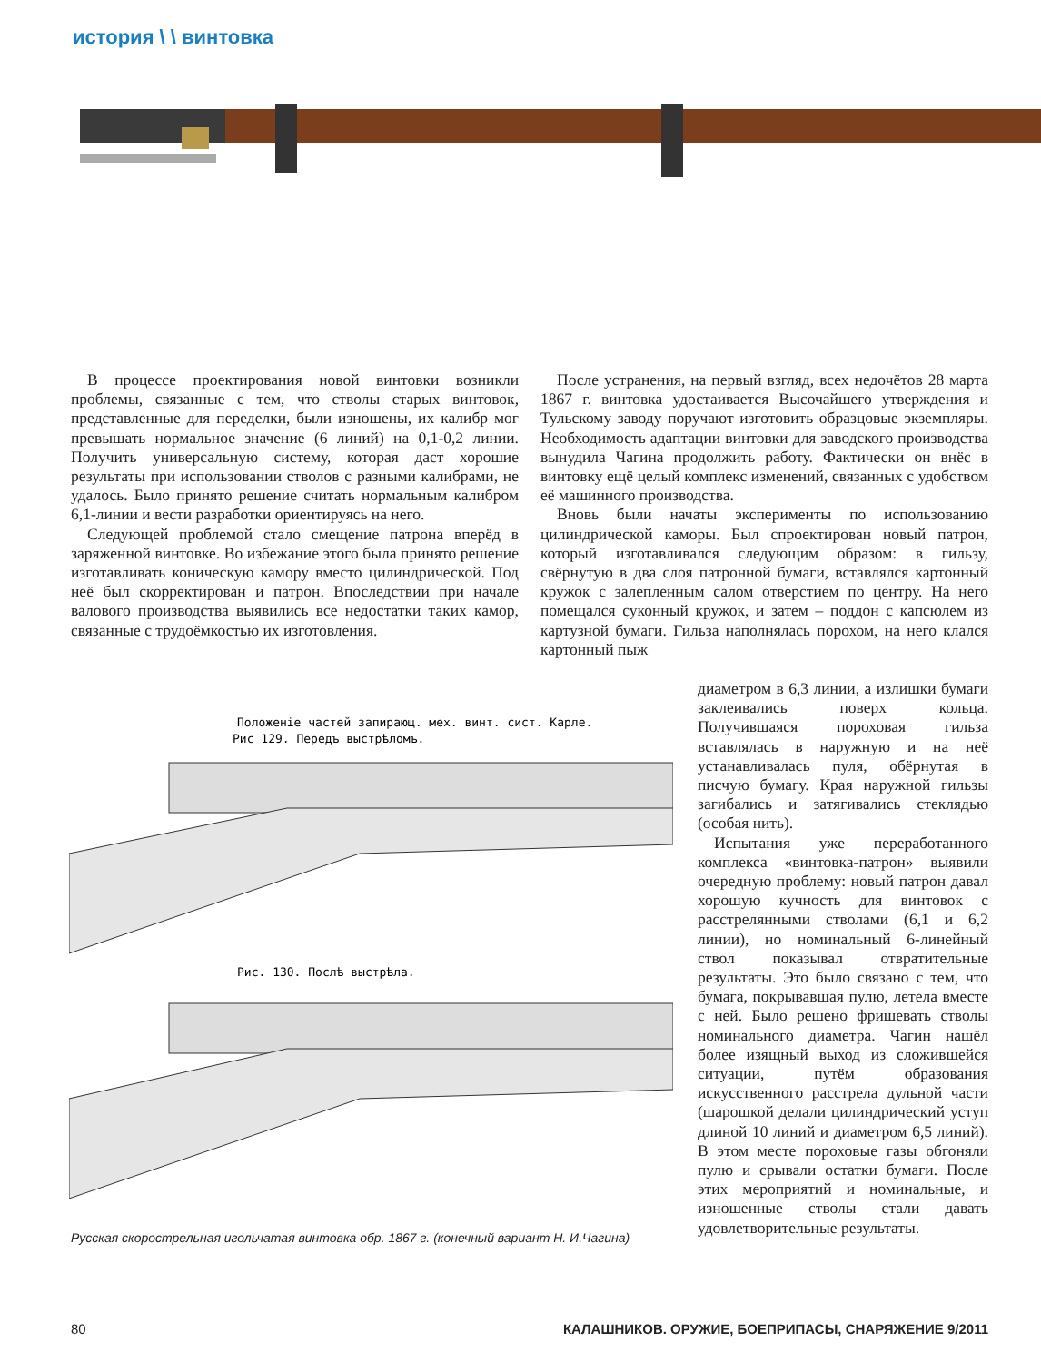история \ \ винтовка
В процессе проектирования новой винтовки возникли проблемы, связанные с тем, что стволы старых винтовок, представленные для переделки, были изношены, их калибр мог превышать нормальное значение (6 линий) на 0,1-0,2 линии. Получить универсальную систему, которая даст хорошие результаты при использовании стволов с разными калибрами, не удалось. Было принято решение считать нормальным калибром 6,1-линии и вести разработки ориентируясь на него.
Следующей проблемой стало смещение патрона вперёд в заряженной винтовке. Во избежание этого была принято решение изготавливать коническую камору вместо цилиндрической. Под неё был скорректирован и патрон. Впоследствии при начале валового производства выявились все недостатки таких камор, связанные с трудоёмкостью их изготовления.
После устранения, на первый взгляд, всех недочётов 28 марта 1867 г. винтовка удостаивается Высочайшего утверждения и Тульскому заводу поручают изготовить образцовые экземпляры. Необходимость адаптации винтовки для заводского производства вынудила Чагина продолжить работу. Фактически он внёс в винтовку ещё целый комплекс изменений, связанных с удобством её машинного производства.
Вновь были начаты эксперименты по использованию цилиндрической каморы. Был спроектирован новый патрон, который изготавливался следующим образом: в гильзу, свёрнутую в два слоя патронной бумаги, вставлялся картонный кружок с залепленным салом отверстием по центру. На него помещался суконный кружок, и затем – поддон с капсюлем из картузной бумаги. Гильза наполнялась порохом, на него клался картонный пыж
диаметром в 6,3 линии, а излишки бумаги заклеивались поверх кольца. Получившаяся пороховая гильза вставлялась в наружную и на неё устанавливалась пуля, обёрнутая в писчую бумагу. Края наружной гильзы загибались и затягивались стеклядью (особая нить).
Испытания уже переработанного комплекса «винтовка-патрон» выявили очередную проблему: новый патрон давал хорошую кучность для винтовок с расстрелянными стволами (6,1 и 6,2 линии), но номинальный 6-линейный ствол показывал отвратительные результаты. Это было связано с тем, что бумага, покрывавшая пулю, летела вместе с ней. Было решено фришевать стволы номинального диаметра. Чагин нашёл более изящный выход из сложившейся ситуации, путём образования искусственного расстрела дульной части (шарошкой делали цилиндрический уступ длиной 10 линий и диаметром 6,5 линий). В этом месте пороховые газы обгоняли пулю и срывали остатки бумаги. После этих мероприятий и номинальные, и изношенные стволы стали давать удовлетворительные результаты.
Положенiе частей запирающ. мех. винт. сист. Карле.
Рис 129. Передъ выстрѣломъ.
Рис. 130. Послѣ выстрѣла.
Русская скорострельная игольчатая винтовка обр. 1867 г. (конечный вариант Н. И.Чагина)
80 КАЛАШНИКОВ. ОРУЖИЕ, БОЕПРИПАСЫ, СНАРЯЖЕНИЕ 9/2011